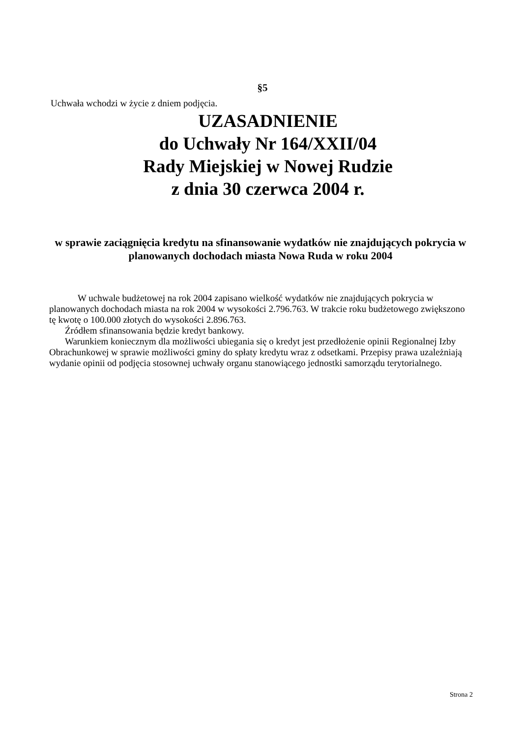§5
Uchwała wchodzi w życie z dniem podjęcia.
UZASADNIENIE
do Uchwały Nr 164/XXII/04
Rady Miejskiej w Nowej Rudzie
z dnia 30 czerwca 2004 r.
w sprawie zaciągnięcia kredytu na sfinansowanie wydatków nie znajdujących pokrycia w planowanych dochodach miasta Nowa Ruda w roku 2004
W uchwale budżetowej na rok 2004 zapisano wielkość wydatków nie znajdujących pokrycia w planowanych dochodach miasta na rok 2004 w wysokości 2.796.763. W trakcie roku budżetowego zwiększono tę kwotę o 100.000 złotych do wysokości 2.896.763.
Źródłem sfinansowania będzie kredyt bankowy.
Warunkiem koniecznym dla możliwości ubiegania się o kredyt jest przedłożenie opinii Regionalnej Izby Obrachunkowej w sprawie możliwości gminy do spłaty kredytu wraz z odsetkami. Przepisy prawa uzależniają wydanie opinii od podjęcia stosownej uchwały organu stanowiącego jednostki samorządu terytorialnego.
Strona 2